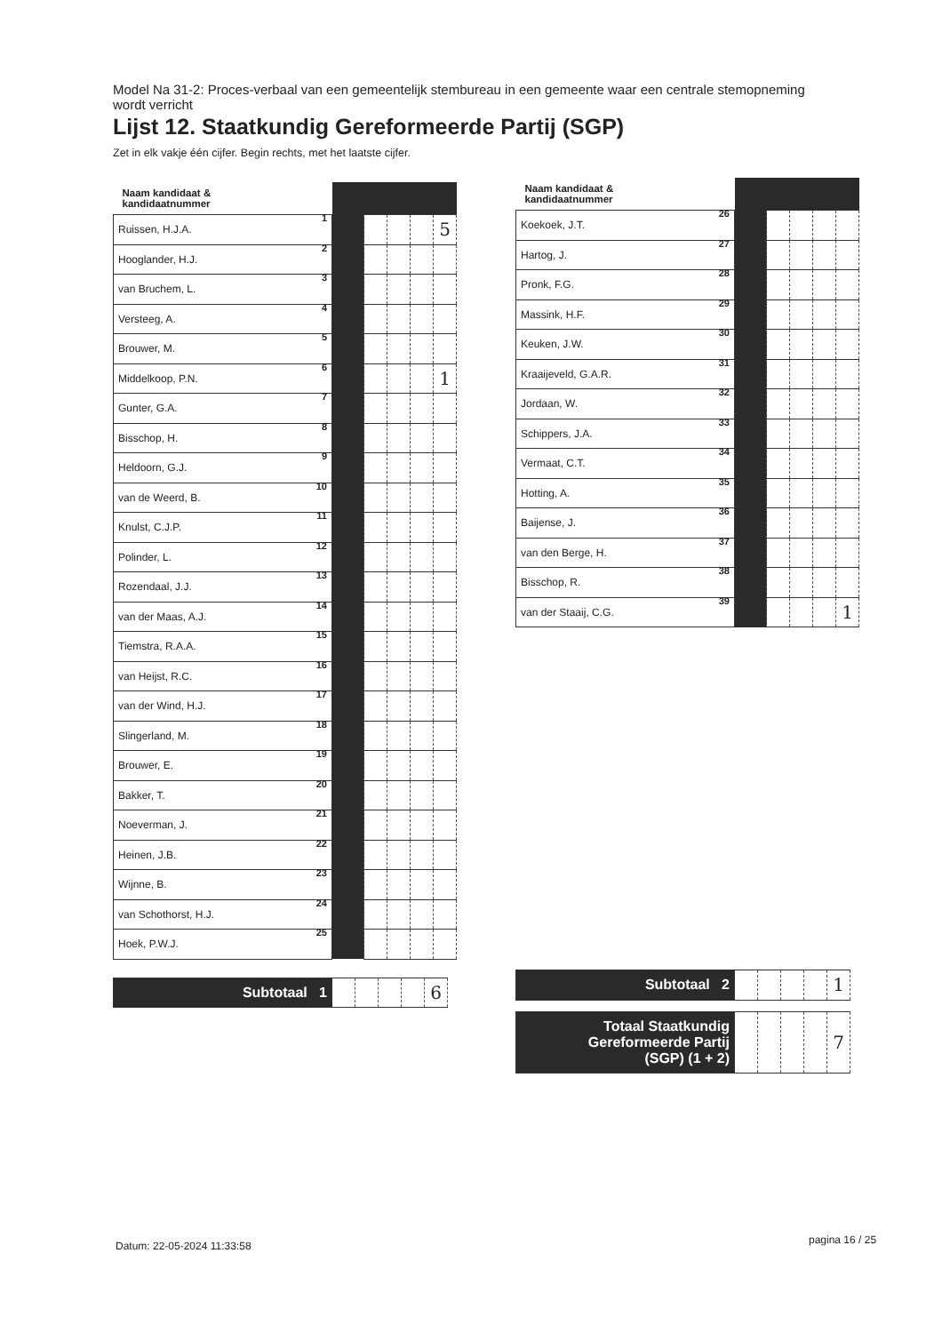Model Na 31-2: Proces-verbaal van een gemeentelijk stembureau in een gemeente waar een centrale stemopneming wordt verricht
Lijst 12. Staatkundig Gereformeerde Partij (SGP)
Zet in elk vakje één cijfer. Begin rechts, met het laatste cijfer.
| Naam kandidaat & kandidaatnummer | | | | | |
| --- | --- | --- | --- | --- | --- |
| Ruissen, H.J.A. 1 | | | | | 5 |
| Hooglander, H.J. 2 | | | | | |
| van Bruchem, L. 3 | | | | | |
| Versteeg, A. 4 | | | | | |
| Brouwer, M. 5 | | | | | |
| Middelkoop, P.N. 6 | | | | | 1 |
| Gunter, G.A. 7 | | | | | |
| Bisschop, H. 8 | | | | | |
| Heldoorn, G.J. 9 | | | | | |
| van de Weerd, B. 10 | | | | | |
| Knulst, C.J.P. 11 | | | | | |
| Polinder, L. 12 | | | | | |
| Rozendaal, J.J. 13 | | | | | |
| van der Maas, A.J. 14 | | | | | |
| Tiemstra, R.A.A. 15 | | | | | |
| van Heijst, R.C. 16 | | | | | |
| van der Wind, H.J. 17 | | | | | |
| Slingerland, M. 18 | | | | | |
| Brouwer, E. 19 | | | | | |
| Bakker, T. 20 | | | | | |
| Noeverman, J. 21 | | | | | |
| Heinen, J.B. 22 | | | | | |
| Wijnne, B. 23 | | | | | |
| van Schothorst, H.J. 24 | | | | | |
| Hoek, P.W.J. 25 | | | | | |
| Subtotaal 1 | | | | | 6 |
| Naam kandidaat & kandidaatnummer | | | | | |
| --- | --- | --- | --- | --- | --- |
| Koekoek, J.T. 26 | | | | | |
| Hartog, J. 27 | | | | | |
| Pronk, F.G. 28 | | | | | |
| Massink, H.F. 29 | | | | | |
| Keuken, J.W. 30 | | | | | |
| Kraaijeveld, G.A.R. 31 | | | | | |
| Jordaan, W. 32 | | | | | |
| Schippers, J.A. 33 | | | | | |
| Vermaat, C.T. 34 | | | | | |
| Hotting, A. 35 | | | | | |
| Baijense, J. 36 | | | | | |
| van den Berge, H. 37 | | | | | |
| Bisschop, R. 38 | | | | | |
| van der Staaij, C.G. 39 | | | | | 1 |
| Subtotaal 2 | | | | | 1 |
| Totaal Staatkundig Gereformeerde Partij (SGP) (1 + 2) | | | | | 7 |
Datum: 22-05-2024 11:33:58 pagina 16 / 25